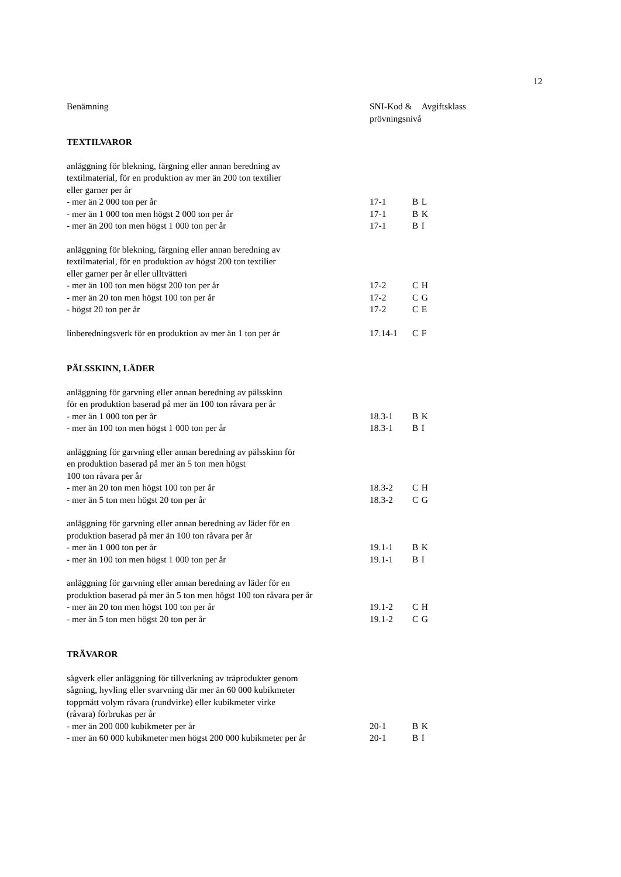12
| Benämning | SNI-Kod & prövningsnivå | | Avgiftsklass |
| --- | --- | --- | --- |
| TEXTILVAROR | | | |
| anläggning för blekning, färgning eller annan beredning av textilmaterial, för en produktion av mer än 200 ton textilier eller garner per år | | | |
| - mer än 2 000 ton per år | 17-1 | B | L |
| - mer än 1 000 ton men högst 2 000 ton per år | 17-1 | B | K |
| - mer än 200 ton men högst 1 000 ton per år | 17-1 | B | I |
| anläggning för blekning, färgning eller annan beredning av textilmaterial, för en produktion av högst 200 ton textilier eller garner per år eller ulltvätteri | | | |
| - mer än 100 ton men högst 200 ton per år | 17-2 | C | H |
| - mer än 20 ton men högst 100 ton per år | 17-2 | C | G |
| - högst 20 ton per år | 17-2 | C | E |
| linberedningsverk för en produktion av mer än 1 ton per år | 17.14-1 | C | F |
| PÄLSSKINN, LÄDER | | | |
| anläggning för garvning eller annan beredning av pälsskinn för en produktion baserad på mer än 100 ton råvara per år | | | |
| - mer än 1 000 ton per år | 18.3-1 | B | K |
| - mer än 100 ton men högst 1 000 ton per år | 18.3-1 | B | I |
| anläggning för garvning eller annan beredning av pälsskinn för en produktion baserad på mer än 5 ton men högst 100 ton råvara per år | | | |
| - mer än 20 ton men högst 100 ton per år | 18.3-2 | C | H |
| - mer än 5 ton men högst 20 ton per år | 18.3-2 | C | G |
| anläggning för garvning eller annan beredning av läder för en produktion baserad på mer än 100 ton råvara per år | | | |
| - mer än 1 000 ton per år | 19.1-1 | B | K |
| - mer än 100 ton men högst 1 000 ton per år | 19.1-1 | B | I |
| anläggning för garvning eller annan beredning av läder för en produktion baserad på mer än 5 ton men högst 100 ton råvara per år | | | |
| - mer än 20 ton men högst 100 ton per år | 19.1-2 | C | H |
| - mer än 5 ton men högst 20 ton per år | 19.1-2 | C | G |
| TRÄVAROR | | | |
| sågverk eller anläggning för tillverkning av träprodukter genom sågning, hyvling eller svarvning där mer än 60 000 kubikmeter toppmätt volym råvara (rundvirke) eller kubikmeter virke (råvara) förbrukas per år | | | |
| - mer än 200 000 kubikmeter per år | 20-1 | B | K |
| - mer än 60 000 kubikmeter men högst 200 000 kubikmeter per år | 20-1 | B | I |